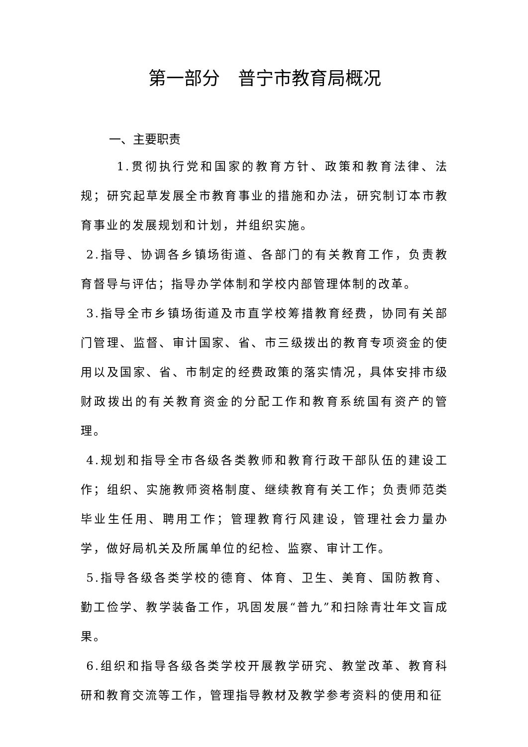第一部分　普宁市教育局概况
一、主要职责
1.贯彻执行党和国家的教育方针、政策和教育法律、法规；研究起草发展全市教育事业的措施和办法，研究制订本市教育事业的发展规划和计划，并组织实施。
2.指导、协调各乡镇场街道、各部门的有关教育工作，负责教育督导与评估；指导办学体制和学校内部管理体制的改革。
3.指导全市乡镇场街道及市直学校筹措教育经费，协同有关部门管理、监督、审计国家、省、市三级拨出的教育专项资金的使用以及国家、省、市制定的经费政策的落实情况，具体安排市级财政拨出的有关教育资金的分配工作和教育系统国有资产的管理。
4.规划和指导全市各级各类教师和教育行政干部队伍的建设工作；组织、实施教师资格制度、继续教育有关工作；负责师范类毕业生任用、聘用工作；管理教育行风建设，管理社会力量办学，做好局机关及所属单位的纪检、监察、审计工作。
5.指导各级各类学校的德育、体育、卫生、美育、国防教育、勤工俭学、教学装备工作，巩固发展“普九”和扫除青壮年文盲成果。
6.组织和指导各级各类学校开展教学研究、教堂改革、教育科研和教育交流等工作，管理指导教材及教学参考资料的使用和征